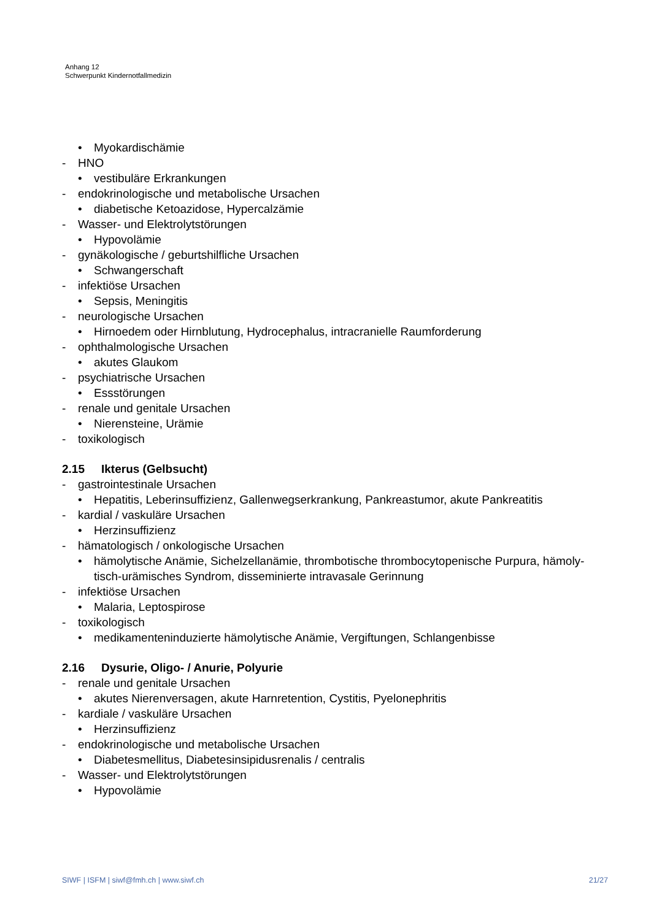Anhang 12
Schwerpunkt Kindernotfallmedizin
• Myokardischämie
- HNO
• vestibuläre Erkrankungen
- endokrinologische und metabolische Ursachen
• diabetische Ketoazidose, Hypercalzämie
- Wasser- und Elektrolytstörungen
• Hypovolämie
- gynäkologische / geburtshilfliche Ursachen
• Schwangerschaft
- infektiöse Ursachen
• Sepsis, Meningitis
- neurologische Ursachen
• Hirnoedem oder Hirnblutung, Hydrocephalus, intracranielle Raumforderung
- ophthalmologische Ursachen
• akutes Glaukom
- psychiatrische Ursachen
• Essstörungen
- renale und genitale Ursachen
• Nierensteine, Urämie
- toxikologisch
2.15 Ikterus (Gelbsucht)
- gastrointestinale Ursachen
• Hepatitis, Leberinsuffizienz, Gallenwegserkrankung, Pankreastumor, akute Pankreatitis
- kardial / vaskuläre Ursachen
• Herzinsuffizienz
- hämatologisch / onkologische Ursachen
• hämolytische Anämie, Sichelzellanämie, thrombotische thrombocytopenische Purpura, hämoly-tisch-urämisches Syndrom, disseminierte intravasale Gerinnung
- infektiöse Ursachen
• Malaria, Leptospirose
- toxikologisch
• medikamenteninduzierte hämolytische Anämie, Vergiftungen, Schlangenbisse
2.16 Dysurie, Oligo- / Anurie, Polyurie
- renale und genitale Ursachen
• akutes Nierenversagen, akute Harnretention, Cystitis, Pyelonephritis
- kardiale / vaskuläre Ursachen
• Herzinsuffizienz
- endokrinologische und metabolische Ursachen
• Diabetesmellitus, Diabetesinsipidusrenalis / centralis
- Wasser- und Elektrolytstörungen
• Hypovolämie
SIWF | ISFM | siwf@fmh.ch | www.siwf.ch 21/27